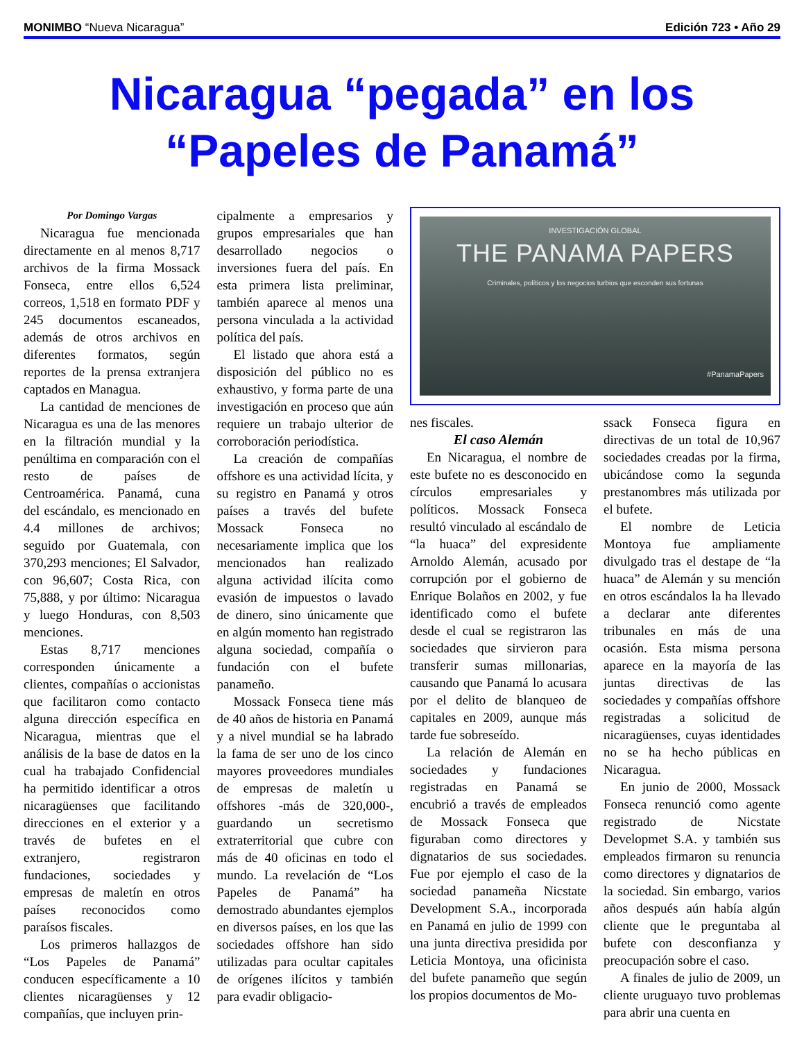MONIMBO “Nueva Nicaragua” Edición 723 • Año 29
Nicaragua “pegada” en los
“Papeles de Panamá”
Por Domingo Vargas
Nicaragua fue mencionada directamente en al menos 8,717 archivos de la firma Mossack Fonseca, entre ellos 6,524 correos, 1,518 en formato PDF y 245 documentos escaneados, además de otros archivos en diferentes formatos, según reportes de la prensa extranjera captados en Managua.
La cantidad de menciones de Nicaragua es una de las menores en la filtración mundial y la penúltima en comparación con el resto de países de Centroamérica. Panamá, cuna del escándalo, es mencionado en 4.4 millones de archivos; seguido por Guatemala, con 370,293 menciones; El Salvador, con 96,607; Costa Rica, con 75,888, y por último: Nicaragua y luego Honduras, con 8,503 menciones.
Estas 8,717 menciones corresponden únicamente a clientes, compañías o accionistas que facilitaron como contacto alguna dirección específica en Nicaragua, mientras que el análisis de la base de datos en la cual ha trabajado Confidencial ha permitido identificar a otros nicaragüenses que facilitando direcciones en el exterior y a través de bufetes en el extranjero, registraron fundaciones, sociedades y empresas de maletín en otros países reconocidos como paraísos fiscales.
Los primeros hallazgos de “Los Papeles de Panamá” conducen específicamente a 10 clientes nicaragüenses y 12 compañías, que incluyen prin-
cipalmente a empresarios y grupos empresariales que han desarrollado negocios o inversiones fuera del país. En esta primera lista preliminar, también aparece al menos una persona vinculada a la actividad política del país.
El listado que ahora está a disposición del público no es exhaustivo, y forma parte de una investigación en proceso que aún requiere un trabajo ulterior de corroboración periodística.
La creación de compañías offshore es una actividad lícita, y su registro en Panamá y otros países a través del bufete Mossack Fonseca no necesariamente implica que los mencionados han realizado alguna actividad ilícita como evasión de impuestos o lavado de dinero, sino únicamente que en algún momento han registrado alguna sociedad, compañía o fundación con el bufete panameño.
Mossack Fonseca tiene más de 40 años de historia en Panamá y a nivel mundial se ha labrado la fama de ser uno de los cinco mayores proveedores mundiales de empresas de maletín u offshores -más de 320,000-, guardando un secretismo extraterritorial que cubre con más de 40 oficinas en todo el mundo. La revelación de “Los Papeles de Panamá” ha demostrado abundantes ejemplos en diversos países, en los que las sociedades offshore han sido utilizadas para ocultar capitales de orígenes ilícitos y también para evadir obligacio-
INVESTIGACIÓN GLOBAL
THE PANAMA PAPERS
Criminales, políticos y los negocios turbios que esconden sus fortunas
#PanamaPapers
nes fiscales.
El caso Alemán
En Nicaragua, el nombre de este bufete no es desconocido en círculos empresariales y políticos. Mossack Fonseca resultó vinculado al escándalo de “la huaca” del expresidente Arnoldo Alemán, acusado por corrupción por el gobierno de Enrique Bolaños en 2002, y fue identificado como el bufete desde el cual se registraron las sociedades que sirvieron para transferir sumas millonarias, causando que Panamá lo acusara por el delito de blanqueo de capitales en 2009, aunque más tarde fue sobreseído.
La relación de Alemán en sociedades y fundaciones registradas en Panamá se encubrió a través de empleados de Mossack Fonseca que figuraban como directores y dignatarios de sus sociedades. Fue por ejemplo el caso de la sociedad panameña Nicstate Development S.A., incorporada en Panamá en julio de 1999 con una junta directiva presidida por Leticia Montoya, una oficinista del bufete panameño que según los propios documentos de Mo-
ssack Fonseca figura en directivas de un total de 10,967 sociedades creadas por la firma, ubicándose como la segunda prestanombres más utilizada por el bufete.
El nombre de Leticia Montoya fue ampliamente divulgado tras el destape de “la huaca” de Alemán y su mención en otros escándalos la ha llevado a declarar ante diferentes tribunales en más de una ocasión. Esta misma persona aparece en la mayoría de las juntas directivas de las sociedades y compañías offshore registradas a solicitud de nicaragüenses, cuyas identidades no se ha hecho públicas en Nicaragua.
En junio de 2000, Mossack Fonseca renunció como agente registrado de Nicstate Developmet S.A. y también sus empleados firmaron su renuncia como directores y dignatarios de la sociedad. Sin embargo, varios años después aún había algún cliente que le preguntaba al bufete con desconfianza y preocupación sobre el caso.
A finales de julio de 2009, un cliente uruguayo tuvo problemas para abrir una cuenta en